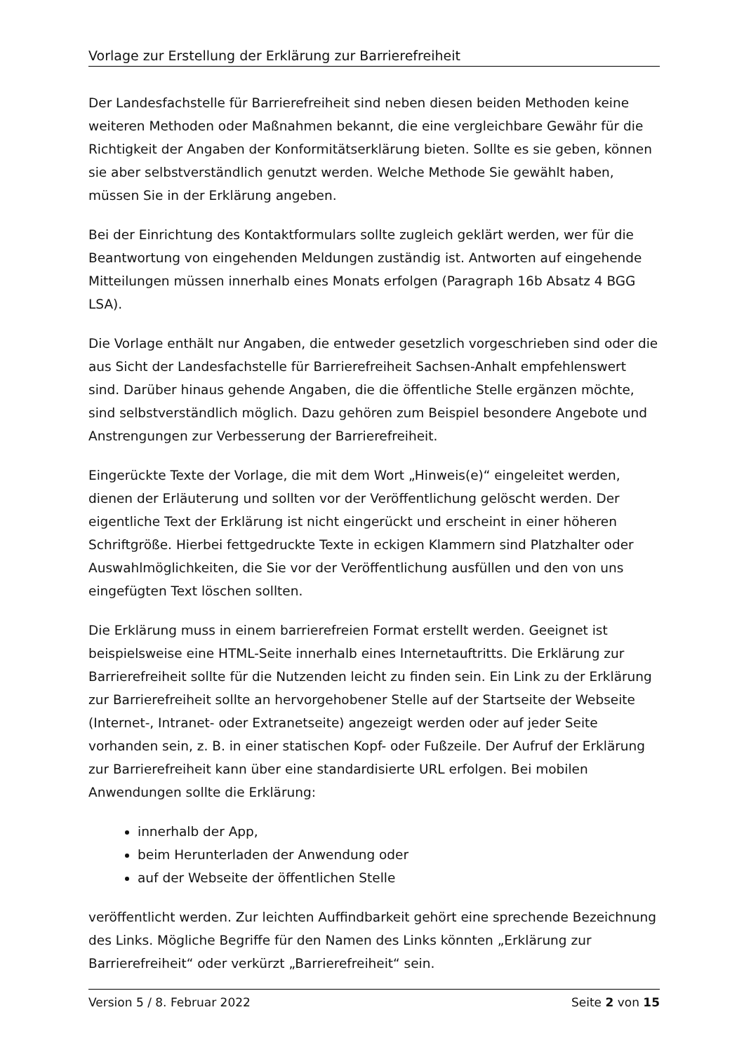Vorlage zur Erstellung der Erklärung zur Barrierefreiheit
Der Landesfachstelle für Barrierefreiheit sind neben diesen beiden Methoden keine weiteren Methoden oder Maßnahmen bekannt, die eine vergleichbare Gewähr für die Richtigkeit der Angaben der Konformitätserklärung bieten. Sollte es sie geben, können sie aber selbstverständlich genutzt werden. Welche Methode Sie gewählt haben, müssen Sie in der Erklärung angeben.
Bei der Einrichtung des Kontaktformulars sollte zugleich geklärt werden, wer für die Beantwortung von eingehenden Meldungen zuständig ist. Antworten auf eingehende Mitteilungen müssen innerhalb eines Monats erfolgen (Paragraph 16b Absatz 4 BGG LSA).
Die Vorlage enthält nur Angaben, die entweder gesetzlich vorgeschrieben sind oder die aus Sicht der Landesfachstelle für Barrierefreiheit Sachsen-Anhalt empfehlenswert sind. Darüber hinaus gehende Angaben, die die öffentliche Stelle ergänzen möchte, sind selbstverständlich möglich. Dazu gehören zum Beispiel besondere Angebote und Anstrengungen zur Verbesserung der Barrierefreiheit.
Eingerückte Texte der Vorlage, die mit dem Wort „Hinweis(e)“ eingeleitet werden, dienen der Erläuterung und sollten vor der Veröffentlichung gelöscht werden. Der eigentliche Text der Erklärung ist nicht eingerückt und erscheint in einer höheren Schriftgröße. Hierbei fettgedruckte Texte in eckigen Klammern sind Platzhalter oder Auswahlmöglichkeiten, die Sie vor der Veröffentlichung ausfüllen und den von uns eingefügten Text löschen sollten.
Die Erklärung muss in einem barrierefreien Format erstellt werden. Geeignet ist beispielsweise eine HTML-Seite innerhalb eines Internetauftritts. Die Erklärung zur Barrierefreiheit sollte für die Nutzenden leicht zu finden sein. Ein Link zu der Erklärung zur Barrierefreiheit sollte an hervorgehobener Stelle auf der Startseite der Webseite (Internet-, Intranet- oder Extranetseite) angezeigt werden oder auf jeder Seite vorhanden sein, z. B. in einer statischen Kopf- oder Fußzeile. Der Aufruf der Erklärung zur Barrierefreiheit kann über eine standardisierte URL erfolgen. Bei mobilen Anwendungen sollte die Erklärung:
innerhalb der App,
beim Herunterladen der Anwendung oder
auf der Webseite der öffentlichen Stelle
veröffentlicht werden. Zur leichten Auffindbarkeit gehört eine sprechende Bezeichnung des Links. Mögliche Begriffe für den Namen des Links könnten „Erklärung zur Barrierefreiheit“ oder verkürzt „Barrierefreiheit“ sein.
Version 5 / 8. Februar 2022 Seite 2 von 15